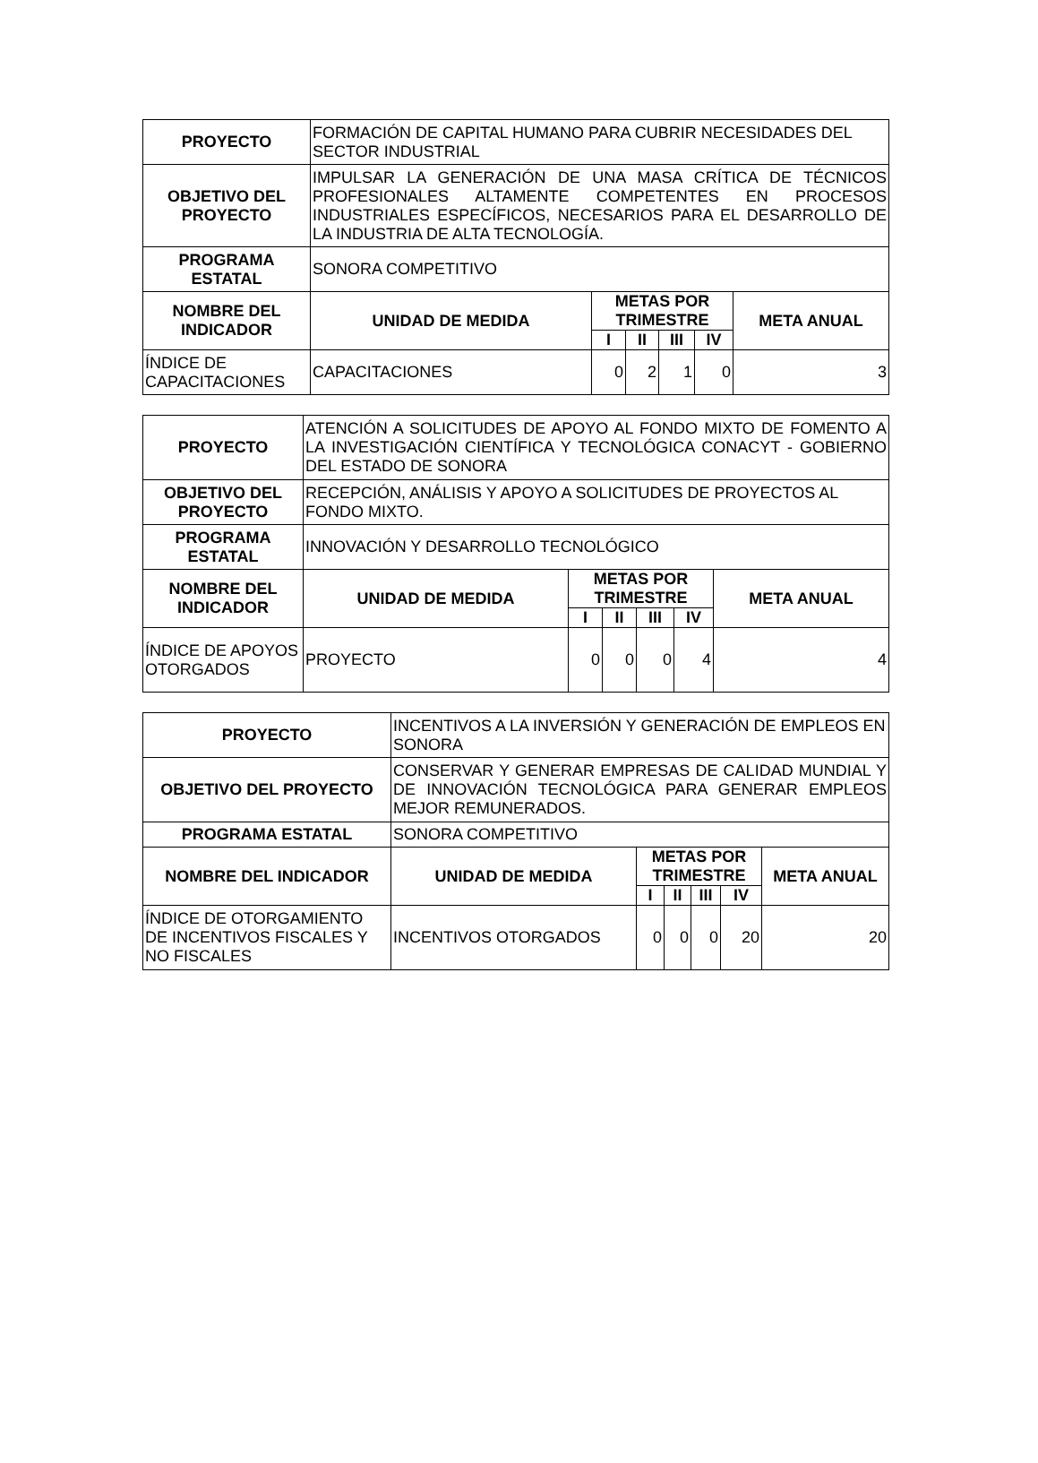| PROYECTO | FORMACIÓN DE CAPITAL HUMANO PARA CUBRIR NECESIDADES DEL SECTOR INDUSTRIAL | | | | | |
| OBJETIVO DEL PROYECTO | IMPULSAR LA GENERACIÓN DE UNA MASA CRÍTICA DE TÉCNICOS PROFESIONALES ALTAMENTE COMPETENTES EN PROCESOS INDUSTRIALES ESPECÍFICOS, NECESARIOS PARA EL DESARROLLO DE LA INDUSTRIA DE ALTA TECNOLOGÍA. | | | | | |
| PROGRAMA ESTATAL | SONORA COMPETITIVO | | | | | |
| NOMBRE DEL INDICADOR | UNIDAD DE MEDIDA | METAS POR TRIMESTRE | | | | META ANUAL |
| | | I | II | III | IV | |
| ÍNDICE DE CAPACITACIONES | CAPACITACIONES | 0 | 2 | 1 | 0 | 3 |
| PROYECTO | ATENCIÓN A SOLICITUDES DE APOYO AL FONDO MIXTO DE FOMENTO A LA INVESTIGACIÓN CIENTÍFICA Y TECNOLÓGICA CONACYT - GOBIERNO DEL ESTADO DE SONORA | | | | | |
| OBJETIVO DEL PROYECTO | RECEPCIÓN, ANÁLISIS Y APOYO A SOLICITUDES DE PROYECTOS AL FONDO MIXTO. | | | | | |
| PROGRAMA ESTATAL | INNOVACIÓN Y DESARROLLO TECNOLÓGICO | | | | | |
| NOMBRE DEL INDICADOR | UNIDAD DE MEDIDA | METAS POR TRIMESTRE | | | | META ANUAL |
| | | I | II | III | IV | |
| ÍNDICE DE APOYOS OTORGADOS | PROYECTO | 0 | 0 | 0 | 4 | 4 |
| PROYECTO | INCENTIVOS A LA INVERSIÓN Y GENERACIÓN DE EMPLEOS EN SONORA | | | | | |
| OBJETIVO DEL PROYECTO | CONSERVAR Y GENERAR EMPRESAS DE CALIDAD MUNDIAL Y DE INNOVACIÓN TECNOLÓGICA PARA GENERAR EMPLEOS MEJOR REMUNERADOS. | | | | | |
| PROGRAMA ESTATAL | SONORA COMPETITIVO | | | | | |
| NOMBRE DEL INDICADOR | UNIDAD DE MEDIDA | METAS POR TRIMESTRE | | | | META ANUAL |
| | | I | II | III | IV | |
| ÍNDICE DE OTORGAMIENTO DE INCENTIVOS FISCALES Y NO FISCALES | INCENTIVOS OTORGADOS | 0 | 0 | 0 | 20 | 20 |